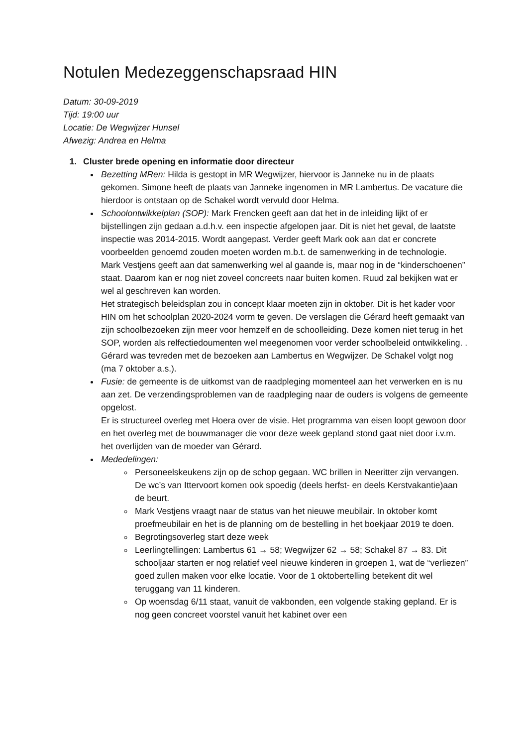Notulen Medezeggenschapsraad HIN
Datum: 30-09-2019
Tijd: 19:00 uur
Locatie: De Wegwijzer Hunsel
Afwezig: Andrea en Helma
1. Cluster brede opening en informatie door directeur
Bezetting MRen: Hilda is gestopt in MR Wegwijzer, hiervoor is Janneke nu in de plaats gekomen. Simone heeft de plaats van Janneke ingenomen in MR Lambertus. De vacature die hierdoor is ontstaan op de Schakel wordt vervuld door Helma.
Schoolontwikkelplan (SOP): Mark Frencken geeft aan dat het in de inleiding lijkt of er bijstellingen zijn gedaan a.d.h.v. een inspectie afgelopen jaar. Dit is niet het geval, de laatste inspectie was 2014-2015. Wordt aangepast. Verder geeft Mark ook aan dat er concrete voorbeelden genoemd zouden moeten worden m.b.t. de samenwerking in de technologie. Mark Vestjens geeft aan dat samenwerking wel al gaande is, maar nog in de “kinderschoenen” staat. Daarom kan er nog niet zoveel concreets naar buiten komen. Ruud zal bekijken wat er wel al geschreven kan worden.
Het strategisch beleidsplan zou in concept klaar moeten zijn in oktober. Dit is het kader voor HIN om het schoolplan 2020-2024 vorm te geven. De verslagen die Gérard heeft gemaakt van zijn schoolbezoeken zijn meer voor hemzelf en de schoolleiding. Deze komen niet terug in het SOP, worden als relfectiedoumenten wel meegenomen voor verder schoolbeleid ontwikkeling. . Gérard was tevreden met de bezoeken aan Lambertus en Wegwijzer. De Schakel volgt nog (ma 7 oktober a.s.).
Fusie: de gemeente is de uitkomst van de raadpleging momenteel aan het verwerken en is nu aan zet. De verzendingsproblemen van de raadpleging naar de ouders is volgens de gemeente opgelost.
Er is structureel overleg met Hoera over de visie. Het programma van eisen loopt gewoon door en het overleg met de bouwmanager die voor deze week gepland stond gaat niet door i.v.m. het overlijden van de moeder van Gérard.
Mededelingen:
Personeelskeukens zijn op de schop gegaan. WC brillen in Neeritter zijn vervangen. De wc’s van Ittervoort komen ook spoedig (deels herfst- en deels Kerstvakantie)aan de beurt.
Mark Vestjens vraagt naar de status van het nieuwe meubilair. In oktober komt proefmeubilair en het is de planning om de bestelling in het boekjaar 2019 te doen.
Begrotingsoverleg start deze week
Leerlingtellingen: Lambertus 61 → 58; Wegwijzer 62 → 58; Schakel 87 → 83. Dit schooljaar starten er nog relatief veel nieuwe kinderen in groepen 1, wat de “verliezen” goed zullen maken voor elke locatie. Voor de 1 oktobertelling betekent dit wel teruggang van 11 kinderen.
Op woensdag 6/11 staat, vanuit de vakbonden, een volgende staking gepland. Er is nog geen concreet voorstel vanuit het kabinet over een